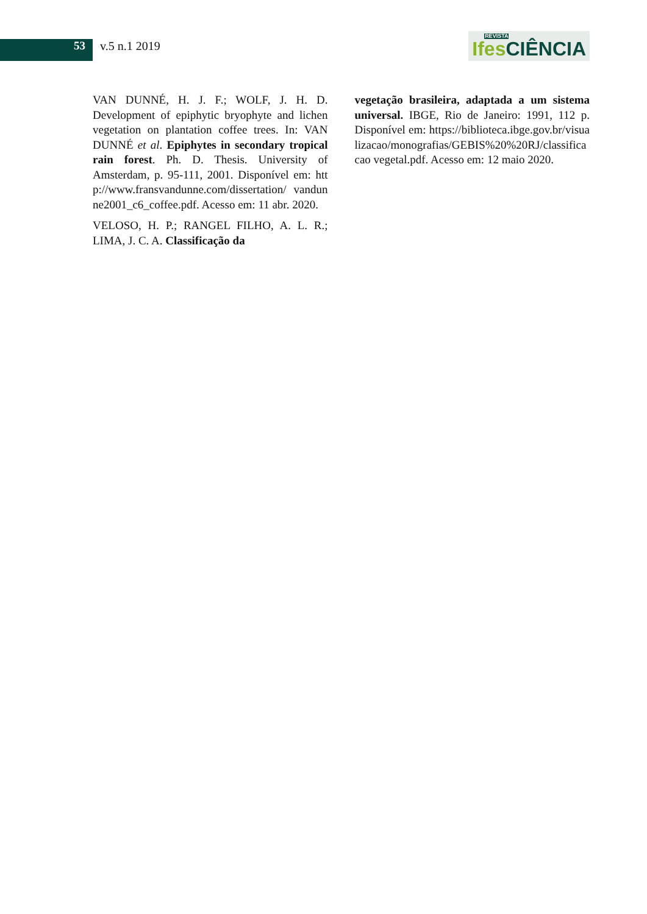53 v.5 n.1 2019
REVISTA
Ifes CIÊNCIA
VAN DUNNÉ, H. J. F.; WOLF, J. H. D. Development of epiphytic bryophyte and lichen vegetation on plantation coffee trees. In: VAN DUNNÉ et al. Epiphytes in secondary tropical rain forest. Ph. D. Thesis. University of Amsterdam, p. 95-111, 2001. Disponível em: http://www.fransvandunne.com/dissertation/ vandunne2001_c6_coffee.pdf. Acesso em: 11 abr. 2020.
VELOSO, H. P.; RANGEL FILHO, A. L. R.; LIMA, J. C. A. Classificação da
vegetação brasileira, adaptada a um sistema universal. IBGE, Rio de Janeiro: 1991, 112 p. Disponível em: https://biblioteca.ibge.gov.br/visualizacao/monografias/GEBIS%20%20RJ/classificacao vegetal.pdf. Acesso em: 12 maio 2020.